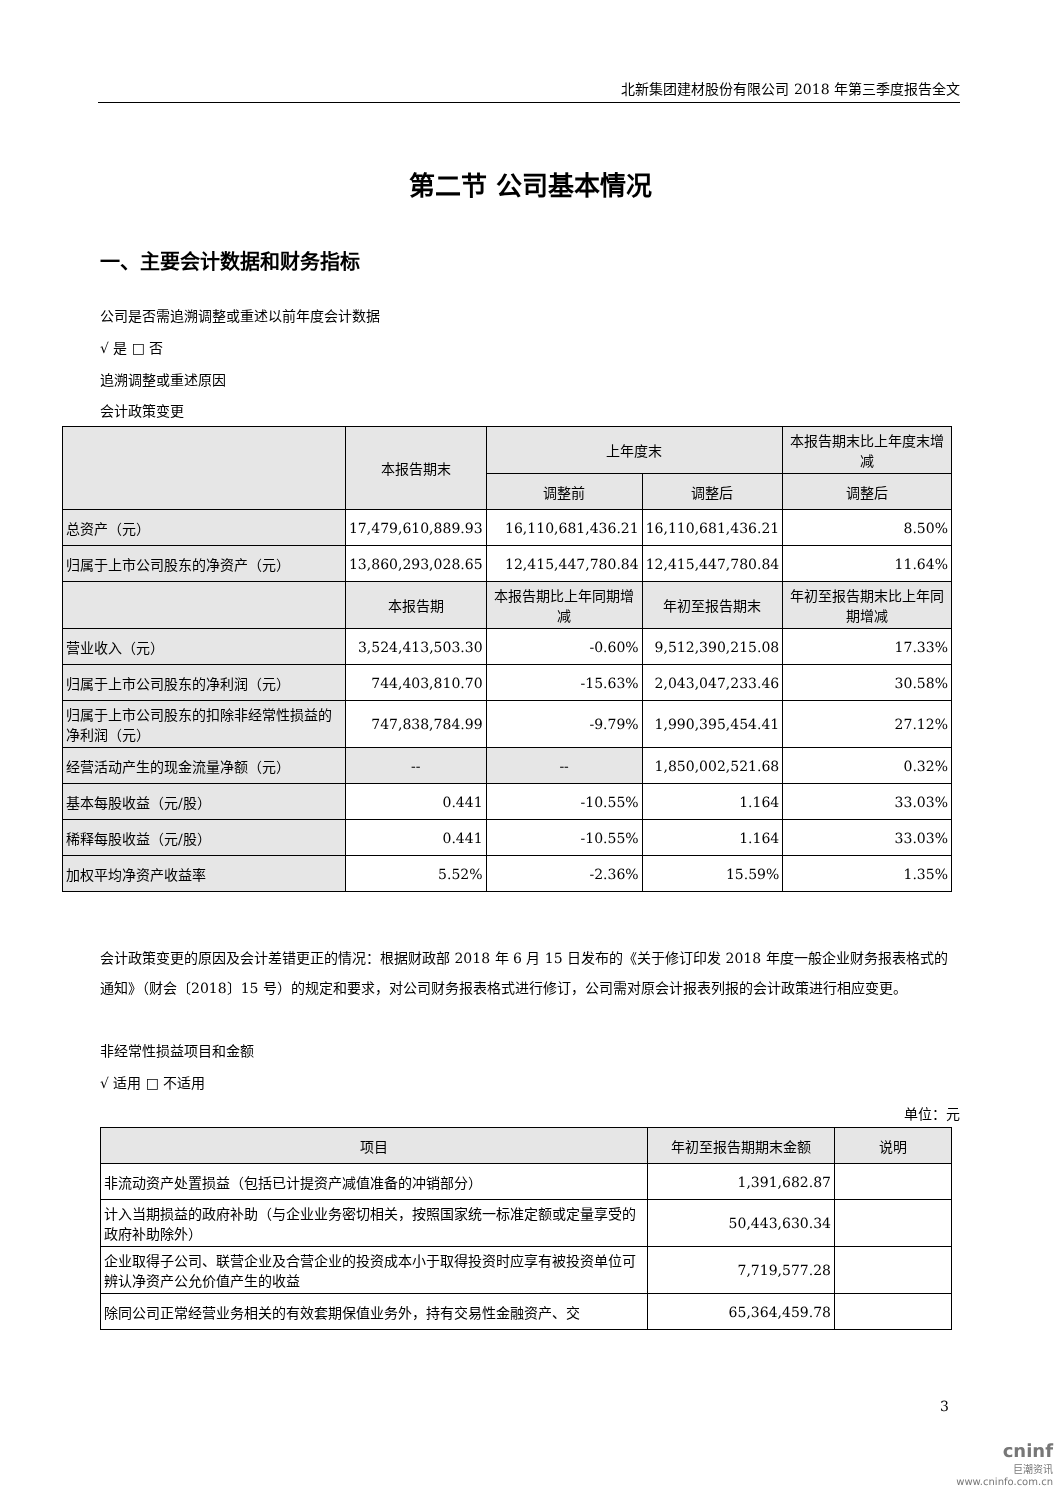北新集团建材股份有限公司 2018 年第三季度报告全文
第二节 公司基本情况
一、主要会计数据和财务指标
公司是否需追溯调整或重述以前年度会计数据
√ 是 □ 否
追溯调整或重述原因
会计政策变更
| | 本报告期末 | 上年度末 | | 本报告期末比上年度末增减 |
| --- | --- | --- | --- | --- |
| | | 调整前 | 调整后 | 调整后 |
| 总资产（元） | 17,479,610,889.93 | 16,110,681,436.21 | 16,110,681,436.21 | 8.50% |
| 归属于上市公司股东的净资产（元） | 13,860,293,028.65 | 12,415,447,780.84 | 12,415,447,780.84 | 11.64% |
| | 本报告期 | 本报告期比上年同期增减 | 年初至报告期末 | 年初至报告期末比上年同期增减 |
| 营业收入（元） | 3,524,413,503.30 | -0.60% | 9,512,390,215.08 | 17.33% |
| 归属于上市公司股东的净利润（元） | 744,403,810.70 | -15.63% | 2,043,047,233.46 | 30.58% |
| 归属于上市公司股东的扣除非经常性损益的净利润（元） | 747,838,784.99 | -9.79% | 1,990,395,454.41 | 27.12% |
| 经营活动产生的现金流量净额（元） | -- | -- | 1,850,002,521.68 | 0.32% |
| 基本每股收益（元/股） | 0.441 | -10.55% | 1.164 | 33.03% |
| 稀释每股收益（元/股） | 0.441 | -10.55% | 1.164 | 33.03% |
| 加权平均净资产收益率 | 5.52% | -2.36% | 15.59% | 1.35% |
会计政策变更的原因及会计差错更正的情况：根据财政部 2018 年 6 月 15 日发布的《关于修订印发 2018 年度一般企业财务报表格式的通知》（财会〔2018〕15 号）的规定和要求，对公司财务报表格式进行修订，公司需对原会计报表列报的会计政策进行相应变更。
非经常性损益项目和金额
√ 适用 □ 不适用
单位：元
| 项目 | 年初至报告期期末金额 | 说明 |
| --- | --- | --- |
| 非流动资产处置损益（包括已计提资产减值准备的冲销部分） | 1,391,682.87 | |
| 计入当期损益的政府补助（与企业业务密切相关，按照国家统一标准定额或定量享受的政府补助除外） | 50,443,630.34 | |
| 企业取得子公司、联营企业及合营企业的投资成本小于取得投资时应享有被投资单位可辨认净资产公允价值产生的收益 | 7,719,577.28 | |
| 除同公司正常经营业务相关的有效套期保值业务外，持有交易性金融资产、交 | 65,364,459.78 | |
3
cninf
巨潮资讯
www.cninfo.com.cn